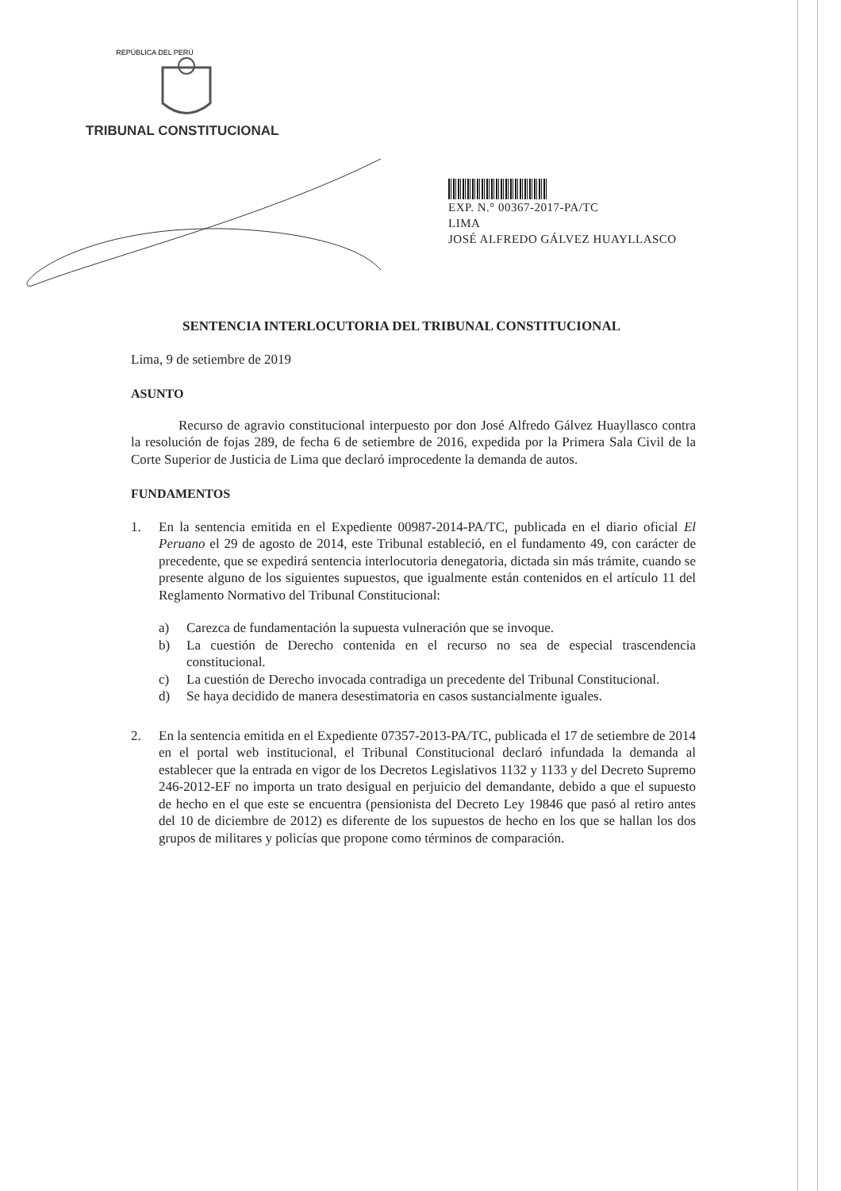REPÚBLICA DEL PERÚ
TRIBUNAL CONSTITUCIONAL
EXP. N.° 00367-2017-PA/TC
LIMA
JOSÉ ALFREDO GÁLVEZ HUAYLLASCO
SENTENCIA INTERLOCUTORIA DEL TRIBUNAL CONSTITUCIONAL
Lima, 9 de setiembre de 2019
ASUNTO
Recurso de agravio constitucional interpuesto por don José Alfredo Gálvez Huayllasco contra la resolución de fojas 289, de fecha 6 de setiembre de 2016, expedida por la Primera Sala Civil de la Corte Superior de Justicia de Lima que declaró improcedente la demanda de autos.
FUNDAMENTOS
1. En la sentencia emitida en el Expediente 00987-2014-PA/TC, publicada en el diario oficial El Peruano el 29 de agosto de 2014, este Tribunal estableció, en el fundamento 49, con carácter de precedente, que se expedirá sentencia interlocutoria denegatoria, dictada sin más trámite, cuando se presente alguno de los siguientes supuestos, que igualmente están contenidos en el artículo 11 del Reglamento Normativo del Tribunal Constitucional:
a) Carezca de fundamentación la supuesta vulneración que se invoque.
b) La cuestión de Derecho contenida en el recurso no sea de especial trascendencia constitucional.
c) La cuestión de Derecho invocada contradiga un precedente del Tribunal Constitucional.
d) Se haya decidido de manera desestimatoria en casos sustancialmente iguales.
2. En la sentencia emitida en el Expediente 07357-2013-PA/TC, publicada el 17 de setiembre de 2014 en el portal web institucional, el Tribunal Constitucional declaró infundada la demanda al establecer que la entrada en vigor de los Decretos Legislativos 1132 y 1133 y del Decreto Supremo 246-2012-EF no importa un trato desigual en perjuicio del demandante, debido a que el supuesto de hecho en el que este se encuentra (pensionista del Decreto Ley 19846 que pasó al retiro antes del 10 de diciembre de 2012) es diferente de los supuestos de hecho en los que se hallan los dos grupos de militares y policías que propone como términos de comparación.